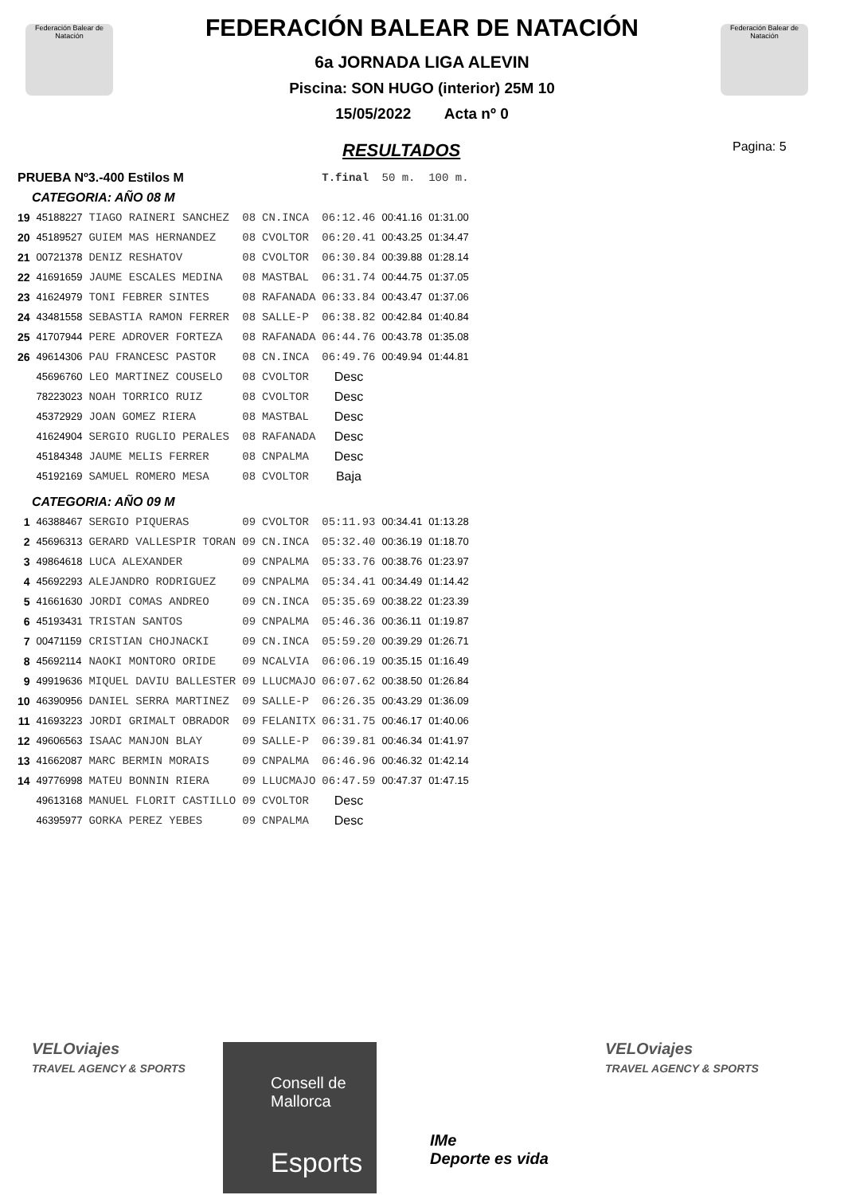Federación Balear de Natación
Federación Balear de Natación
Pagina: 5
FEDERACIÓN BALEAR DE NATACIÓN
6a JORNADA LIGA ALEVIN
Piscina: SON HUGO (interior) 25M 10
15/05/2022 Acta nº 0
RESULTADOS
| PRUEBA Nº3.-400 Estilos M | | | | | T.final | 50 m. | 100 m. |
| CATEGORIA: AÑO 08 M | | | | | | | |
| 19 | 45188227 | TIAGO RAINERI SANCHEZ | 08 | CN.INCA | 06:12.46 | 00:41.16 | 01:31.00 |
| 20 | 45189527 | GUIEM MAS HERNANDEZ | 08 | CVOLTOR | 06:20.41 | 00:43.25 | 01:34.47 |
| 21 | 00721378 | DENIZ RESHATOV | 08 | CVOLTOR | 06:30.84 | 00:39.88 | 01:28.14 |
| 22 | 41691659 | JAUME ESCALES MEDINA | 08 | MASTBAL | 06:31.74 | 00:44.75 | 01:37.05 |
| 23 | 41624979 | TONI FEBRER SINTES | 08 | RAFANADA | 06:33.84 | 00:43.47 | 01:37.06 |
| 24 | 43481558 | SEBASTIA RAMON FERRER | 08 | SALLE-P | 06:38.82 | 00:42.84 | 01:40.84 |
| 25 | 41707944 | PERE ADROVER FORTEZA | 08 | RAFANADA | 06:44.76 | 00:43.78 | 01:35.08 |
| 26 | 49614306 | PAU FRANCESC PASTOR | 08 | CN.INCA | 06:49.76 | 00:49.94 | 01:44.81 |
| | 45696760 | LEO MARTINEZ COUSELO | 08 | CVOLTOR | Desc | | |
| | 78223023 | NOAH TORRICO RUIZ | 08 | CVOLTOR | Desc | | |
| | 45372929 | JOAN GOMEZ RIERA | 08 | MASTBAL | Desc | | |
| | 41624904 | SERGIO RUGLIO PERALES | 08 | RAFANADA | Desc | | |
| | 45184348 | JAUME MELIS FERRER | 08 | CNPALMA | Desc | | |
| | 45192169 | SAMUEL ROMERO MESA | 08 | CVOLTOR | Baja | | |
| CATEGORIA: AÑO 09 M | | | | | | | |
| 1 | 46388467 | SERGIO PIQUERAS | 09 | CVOLTOR | 05:11.93 | 00:34.41 | 01:13.28 |
| 2 | 45696313 | GERARD VALLESPIR TORAN | 09 | CN.INCA | 05:32.40 | 00:36.19 | 01:18.70 |
| 3 | 49864618 | LUCA ALEXANDER | 09 | CNPALMA | 05:33.76 | 00:38.76 | 01:23.97 |
| 4 | 45692293 | ALEJANDRO RODRIGUEZ | 09 | CNPALMA | 05:34.41 | 00:34.49 | 01:14.42 |
| 5 | 41661630 | JORDI COMAS ANDREO | 09 | CN.INCA | 05:35.69 | 00:38.22 | 01:23.39 |
| 6 | 45193431 | TRISTAN SANTOS | 09 | CNPALMA | 05:46.36 | 00:36.11 | 01:19.87 |
| 7 | 00471159 | CRISTIAN CHOJNACKI | 09 | CN.INCA | 05:59.20 | 00:39.29 | 01:26.71 |
| 8 | 45692114 | NAOKI MONTORO ORIDE | 09 | NCALVIA | 06:06.19 | 00:35.15 | 01:16.49 |
| 9 | 49919636 | MIQUEL DAVIU BALLESTER | 09 | LLUCMAJO | 06:07.62 | 00:38.50 | 01:26.84 |
| 10 | 46390956 | DANIEL SERRA MARTINEZ | 09 | SALLE-P | 06:26.35 | 00:43.29 | 01:36.09 |
| 11 | 41693223 | JORDI GRIMALT OBRADOR | 09 | FELANITX | 06:31.75 | 00:46.17 | 01:40.06 |
| 12 | 49606563 | ISAAC MANJON BLAY | 09 | SALLE-P | 06:39.81 | 00:46.34 | 01:41.97 |
| 13 | 41662087 | MARC BERMIN MORAIS | 09 | CNPALMA | 06:46.96 | 00:46.32 | 01:42.14 |
| 14 | 49776998 | MATEU BONNIN RIERA | 09 | LLUCMAJO | 06:47.59 | 00:47.37 | 01:47.15 |
| | 49613168 | MANUEL FLORIT CASTILLO | 09 | CVOLTOR | Desc | | |
| | 46395977 | GORKA PEREZ YEBES | 09 | CNPALMA | Desc | | |
VELOviajes
TRAVEL AGENCY & SPORTS
Consell de Mallorca
Esports
IMe
Deporte es vida
VELOviajes
TRAVEL AGENCY & SPORTS